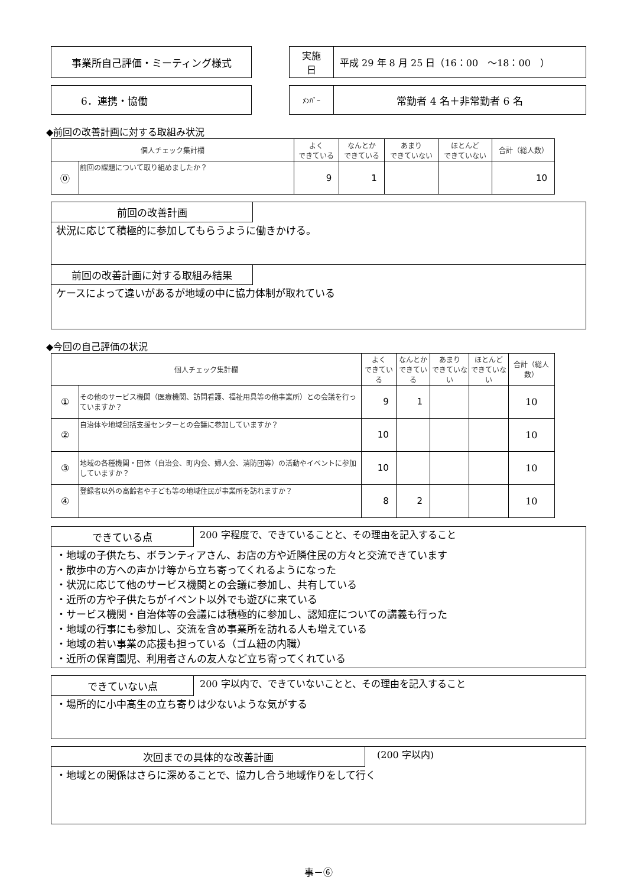事業所自己評価・ミーティング様式
| 実施 日 | 平成 29 年 8 月 25 日（16：00 ～18：00 ） |
6．連携・協働
| ﾒﾝﾊﾞｰ | 常勤者 4 名＋非常勤者 6 名 |
◆前回の改善計画に対する取組み状況
| 個人チェック集計欄 | | よく できている | なんとか できている | あまり できていない | ほとんど できていない | 合計（総人数） |
| --- | --- | --- | --- | --- | --- | --- |
| ⓪ | 前回の課題について取り組めましたか？ | 9 | 1 | | | 10 |
前回の改善計画
状況に応じて積極的に参加してもらうように働きかける。
前回の改善計画に対する取組み結果
ケースによって違いがあるが地域の中に協力体制が取れている
◆今回の自己評価の状況
| 個人チェック集計欄 | | よく できている | なんとか できている | あまり できていない | ほとんど できていない | 合計（総人数） |
| --- | --- | --- | --- | --- | --- | --- |
| ① | その他のサービス機関（医療機関、訪問看護、福祉用具等の他事業所）との会議を行っていますか？ | 9 | 1 | | | 10 |
| ② | 自治体や地域包括支援センターとの会議に参加していますか？ | 10 | | | | 10 |
| ③ | 地域の各種機関・団体（自治会、町内会、婦人会、消防団等）の活動やイベントに参加していますか？ | 10 | | | | 10 |
| ④ | 登録者以外の高齢者や子ども等の地域住民が事業所を訪れますか？ | 8 | 2 | | | 10 |
できている点
200 字程度で、できていることと、その理由を記入すること
・地域の子供たち、ボランティアさん、お店の方や近隣住民の方々と交流できています
・散歩中の方への声かけ等から立ち寄ってくれるようになった
・状況に応じて他のサービス機関との会議に参加し、共有している
・近所の方や子供たちがイベント以外でも遊びに来ている
・サービス機関・自治体等の会議には積極的に参加し、認知症についての講義も行った
・地域の行事にも参加し、交流を含め事業所を訪れる人も増えている
・地域の若い事業の応援も担っている（ゴム紐の内職）
・近所の保育園児、利用者さんの友人など立ち寄ってくれている
できていない点
200 字以内で、できていないことと、その理由を記入すること
・場所的に小中高生の立ち寄りは少ないような気がする
次回までの具体的な改善計画
(200 字以内)
・地域との関係はさらに深めることで、協力し合う地域作りをして行く
事－⑥